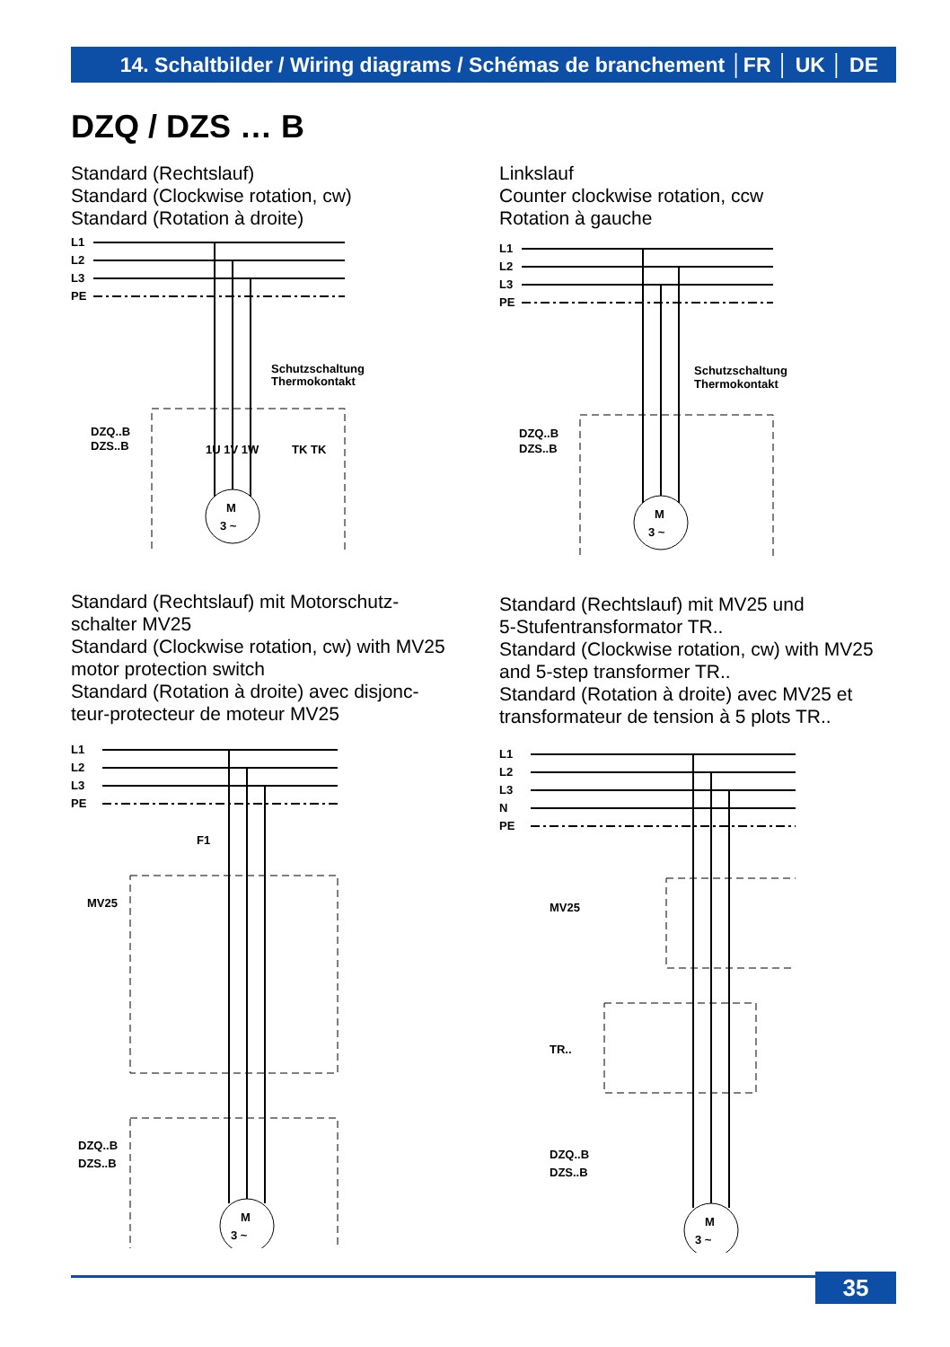14. Schaltbilder / Wiring diagrams / Schémas de branchement │FR │ UK │ DE
DZQ / DZS … B
Standard (Rechtslauf)
Standard (Clockwise rotation, cw)
Standard (Rotation à droite)
Linkslauf
Counter clockwise rotation, ccw
Rotation à gauche
Standard (Rechtslauf) mit Motorschutz-
schalter MV25
Standard (Clockwise rotation, cw) with MV25
motor protection switch
Standard (Rotation à droite) avec disjonc-
teur-protecteur de moteur MV25
Standard (Rechtslauf) mit MV25 und
5-Stufentransformator TR..
Standard (Clockwise rotation, cw) with MV25
and 5-step transformer TR..
Standard (Rotation à droite) avec MV25 et
transformateur de tension à 5 plots TR..
L1
L2
L3
PE
Schutzschaltung
Thermokontakt
DZQ..B
DZS..B
M
3 ~
1U 1V 1W
TK TK
L1
L2
L3
PE
Schutzschaltung
Thermokontakt
DZQ..B
DZS..B
M
3 ~
L1
L2
L3
PE
F1
MV25
DZQ..B
DZS..B
M
3 ~
L1
L2
L3
N
PE
MV25
TR..
DZQ..B
DZS..B
M
3 ~
35